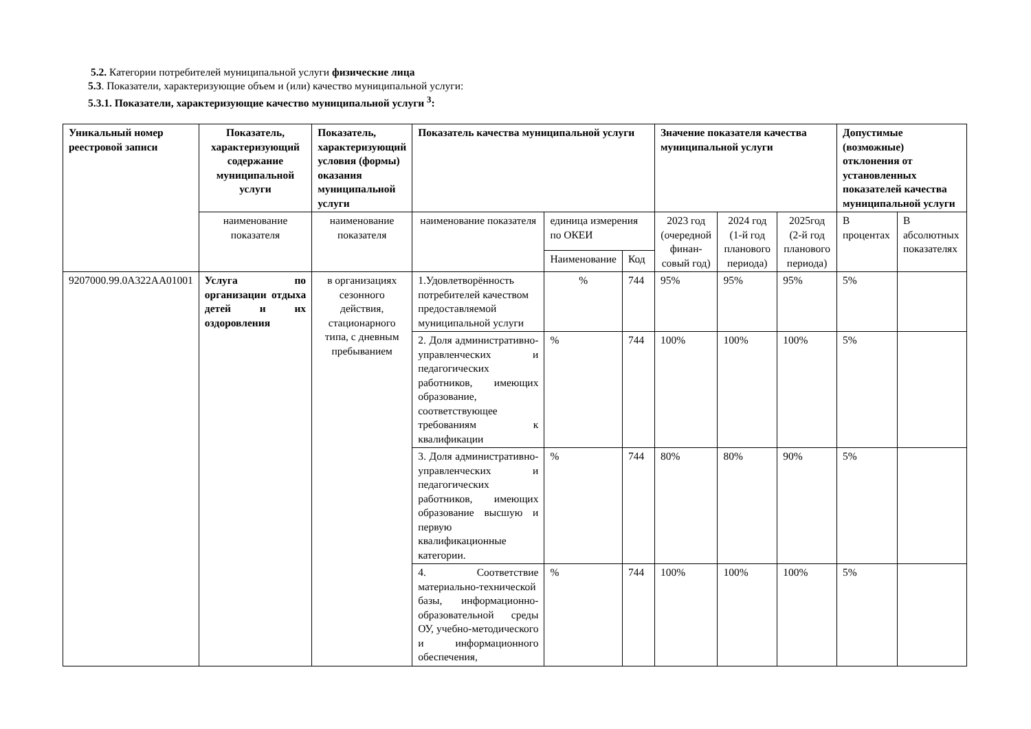5.2. Категории потребителей муниципальной услуги физические лица
5.3. Показатели, характеризующие объем и (или) качество муниципальной услуги:
5.3.1. Показатели, характеризующие качество муниципальной услуги <sup>3</sup>:
| Уникальный номер реестровой записи | Показатель, характеризующий содержание муниципальной услуги | Показатель, характеризующий условия (формы) оказания муниципальной услуги | Показатель качества муниципальной услуги | | | Значение показателя качества муниципальной услуги | | | Допустимые (возможные) отклонения от установленных показателей качества муниципальной услуги | |
| --- | --- | --- | --- | --- | --- | --- | --- | --- | --- | --- |
| | наименование показателя | наименование показателя | наименование показателя | единица измерения по ОКЕИ | | 2023 год (очередной финан-совый год) | 2024 год (1-й год планового периода) | 2025год (2-й год планового периода) | В процентах | В абсолютных показателях |
| | | | | Наименование | Код | | | | | |
| 9207000.99.0А322АА01001 | Услуга по организации отдыха детей и их оздоровления | в организациях сезонного действия, стационарного типа, с дневным пребыванием | 1.Удовлетворённость потребителей качеством предоставляемой муниципальной услуги | % | 744 | 95% | 95% | 95% | 5% | |
| | | | 2. Доля административно-управленческих и педагогических работников, имеющих образование, соответствующее требованиям к квалификации | % | 744 | 100% | 100% | 100% | 5% | |
| | | | 3. Доля административно-управленческих и педагогических работников, имеющих образование высшую и первую квалификационные категории. | % | 744 | 80% | 80% | 90% | 5% | |
| | | | 4. Соответствие материально-технической базы, информационно-образовательной среды ОУ, учебно-методического и информационного обеспечения, | % | 744 | 100% | 100% | 100% | 5% | |